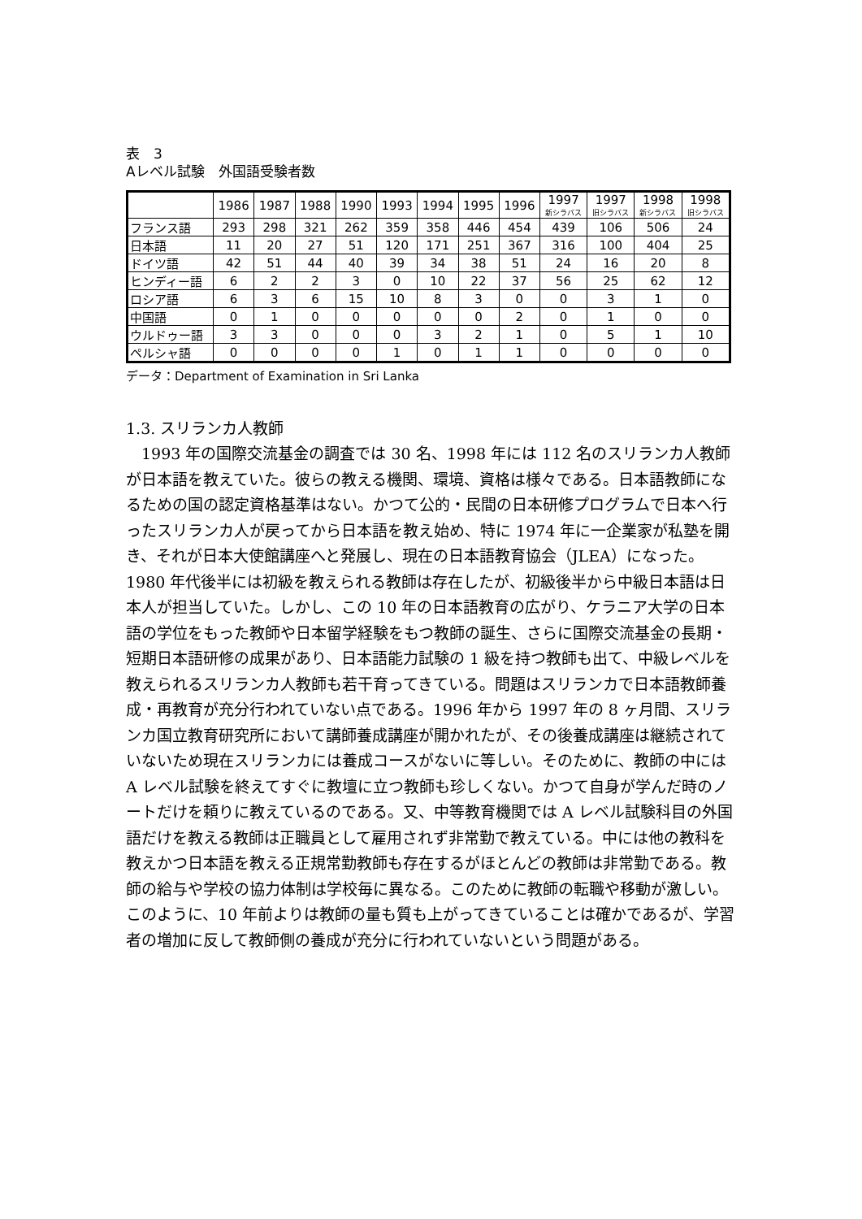表　3
Aレベル試験　外国語受験者数
| | 1986 | 1987 | 1988 | 1990 | 1993 | 1994 | 1995 | 1996 | 1997 新シラバス | 1997 旧シラバス | 1998 新シラバス | 1998 旧シラバス |
| --- | --- | --- | --- | --- | --- | --- | --- | --- | --- | --- | --- | --- |
| フランス語 | 293 | 298 | 321 | 262 | 359 | 358 | 446 | 454 | 439 | 106 | 506 | 24 |
| 日本語 | 11 | 20 | 27 | 51 | 120 | 171 | 251 | 367 | 316 | 100 | 404 | 25 |
| ドイツ語 | 42 | 51 | 44 | 40 | 39 | 34 | 38 | 51 | 24 | 16 | 20 | 8 |
| ヒンディー語 | 6 | 2 | 2 | 3 | 0 | 10 | 22 | 37 | 56 | 25 | 62 | 12 |
| ロシア語 | 6 | 3 | 6 | 15 | 10 | 8 | 3 | 0 | 0 | 3 | 1 | 0 |
| 中国語 | 0 | 1 | 0 | 0 | 0 | 0 | 0 | 2 | 0 | 1 | 0 | 0 |
| ウルドゥー語 | 3 | 3 | 0 | 0 | 0 | 3 | 2 | 1 | 0 | 5 | 1 | 10 |
| ペルシャ語 | 0 | 0 | 0 | 0 | 1 | 0 | 1 | 1 | 0 | 0 | 0 | 0 |
データ：Department of Examination in Sri Lanka
1.3. スリランカ人教師
1993 年の国際交流基金の調査では 30 名、1998 年には 112 名のスリランカ人教師が日本語を教えていた。彼らの教える機関、環境、資格は様々である。日本語教師になるための国の認定資格基準はない。かつて公的・民間の日本研修プログラムで日本へ行ったスリランカ人が戻ってから日本語を教え始め、特に 1974 年に一企業家が私塾を開き、それが日本大使館講座へと発展し、現在の日本語教育協会（JLEA）になった。1980 年代後半には初級を教えられる教師は存在したが、初級後半から中級日本語は日本人が担当していた。しかし、この 10 年の日本語教育の広がり、ケラニア大学の日本語の学位をもった教師や日本留学経験をもつ教師の誕生、さらに国際交流基金の長期・短期日本語研修の成果があり、日本語能力試験の 1 級を持つ教師も出て、中級レベルを教えられるスリランカ人教師も若干育ってきている。問題はスリランカで日本語教師養成・再教育が充分行われていない点である。1996 年から 1997 年の 8 ヶ月間、スリランカ国立教育研究所において講師養成講座が開かれたが、その後養成講座は継続されていないため現在スリランカには養成コースがないに等しい。そのために、教師の中には A レベル試験を終えてすぐに教壇に立つ教師も珍しくない。かつて自身が学んだ時のノートだけを頼りに教えているのである。又、中等教育機関では A レベル試験科目の外国語だけを教える教師は正職員として雇用されず非常勤で教えている。中には他の教科を教えかつ日本語を教える正規常勤教師も存在するがほとんどの教師は非常勤である。教師の給与や学校の協力体制は学校毎に異なる。このために教師の転職や移動が激しい。このように、10 年前よりは教師の量も質も上がってきていることは確かであるが、学習者の増加に反して教師側の養成が充分に行われていないという問題がある。